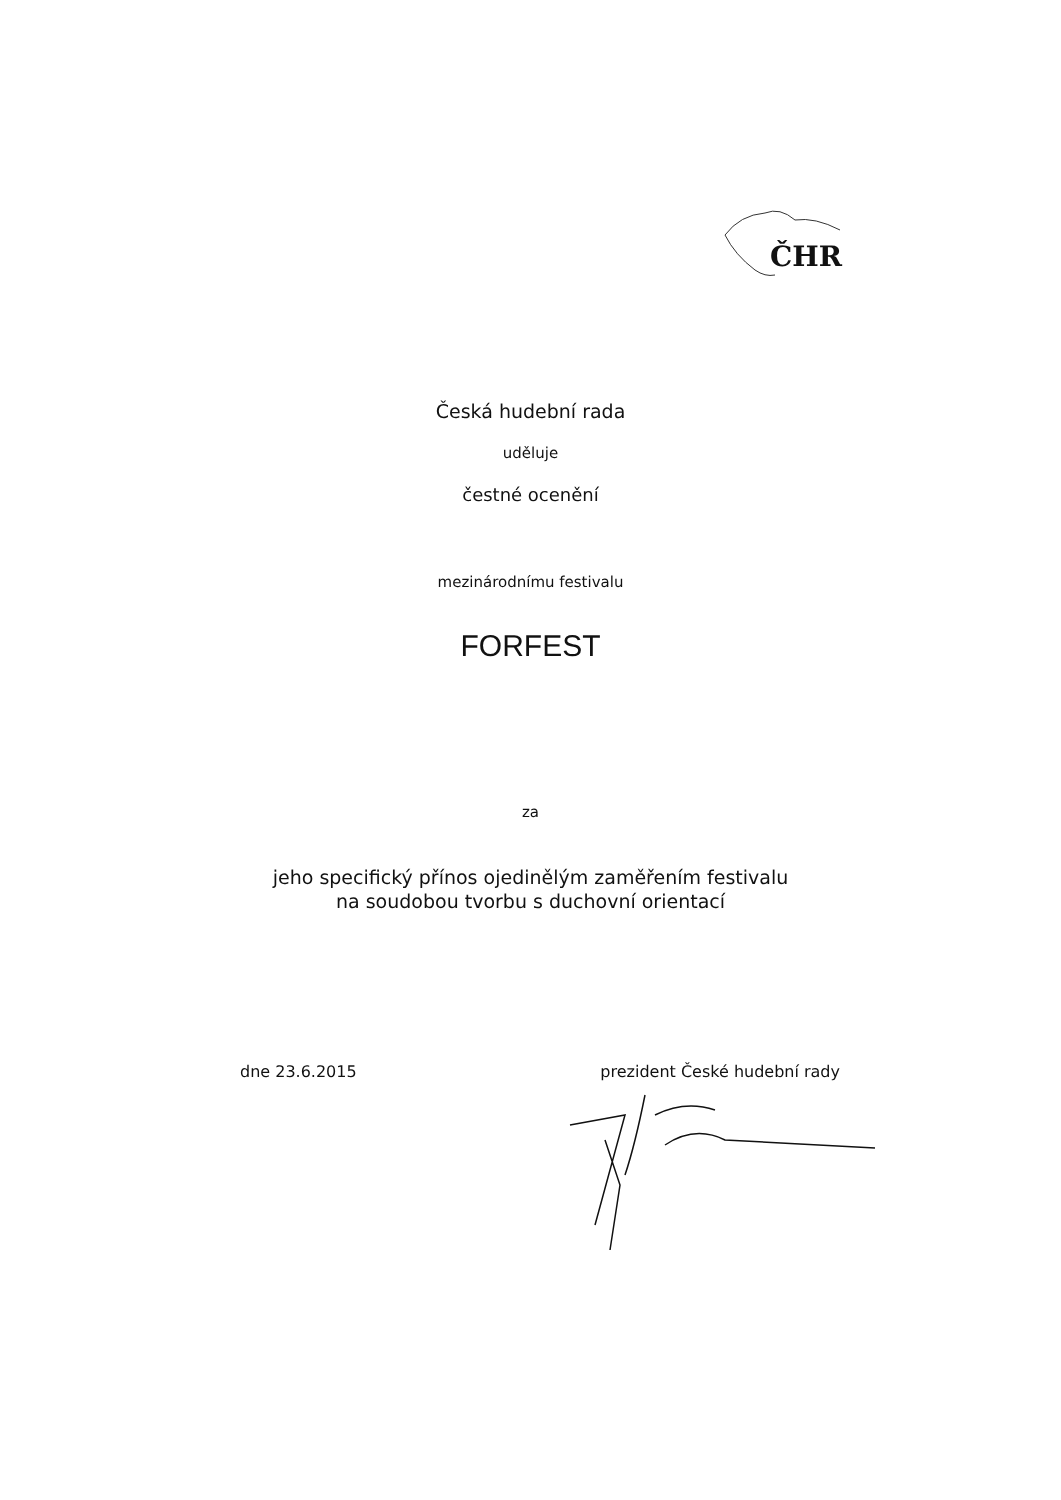ČHR
Česká hudební rada
uděluje
čestné ocenění
mezinárodnímu festivalu
FORFEST
za
jeho specifický přínos ojedinělým zaměřením festivalu
na soudobou tvorbu s duchovní orientací
dne 23.6.2015 prezident České hudební rady